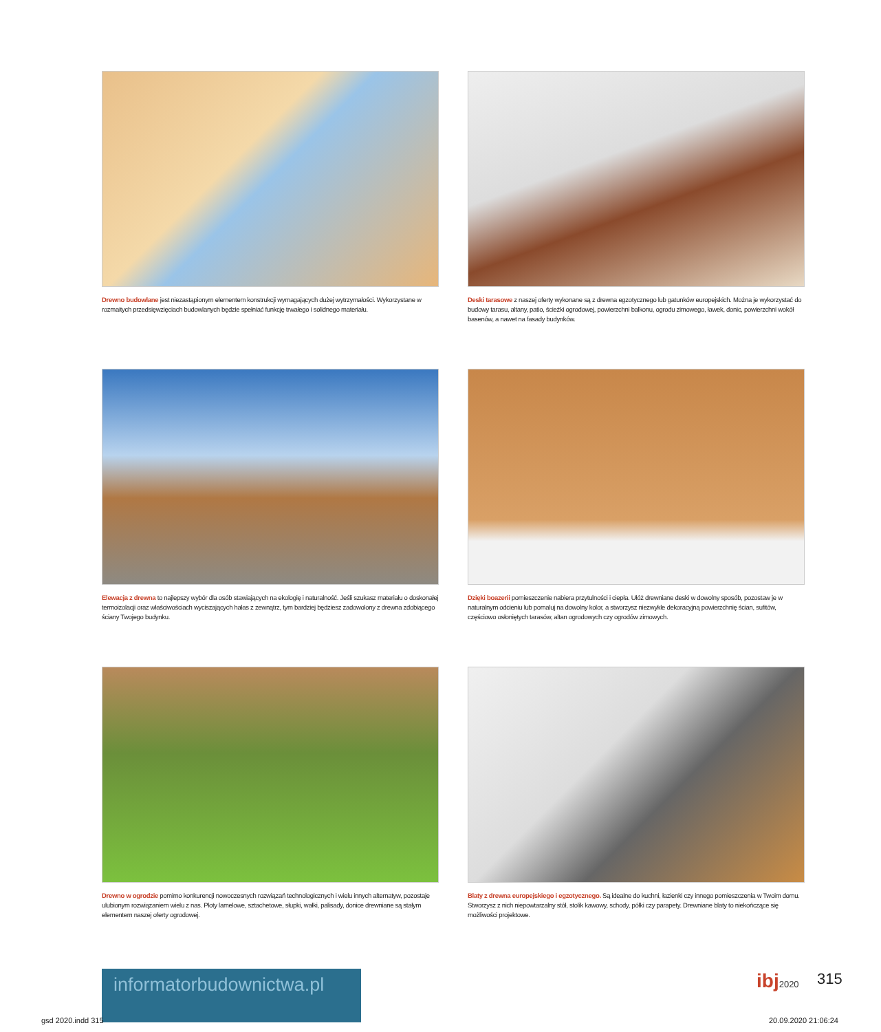Drewno budowlane jest niezastąpionym elementem konstrukcji wymagających dużej wytrzymałości. Wykorzystane w rozmaitych przedsięwzięciach budowlanych będzie spełniać funkcję trwałego i solidnego materiału.
Deski tarasowe z naszej oferty wykonane są z drewna egzotycznego lub gatunków europejskich. Można je wykorzystać do budowy tarasu, altany, patio, ścieżki ogrodowej, powierzchni balkonu, ogrodu zimowego, ławek, donic, powierzchni wokół basenów, a nawet na fasady budynków.
Elewacja z drewna to najlepszy wybór dla osób stawiających na ekologię i naturalność. Jeśli szukasz materiału o doskonałej termoizolacji oraz właściwościach wyciszających hałas z zewnątrz, tym bardziej będziesz zadowolony z drewna zdobiącego ściany Twojego budynku.
Dzięki boazerii pomieszczenie nabiera przytulności i ciepła. Ułóż drewniane deski w dowolny sposób, pozostaw je w naturalnym odcieniu lub pomaluj na dowolny kolor, a stworzysz niezwykle dekoracyjną powierzchnię ścian, sufitów, częściowo osłoniętych tarasów, altan ogrodowych czy ogrodów zimowych.
Drewno w ogrodzie pomimo konkurencji nowoczesnych rozwiązań technologicznych i wielu innych alternatyw, pozostaje ulubionym rozwiązaniem wielu z nas. Płoty lamelowe, sztachetowe, słupki, wałki, palisady, donice drewniane są stałym elementem naszej oferty ogrodowej.
Blaty z drewna europejskiego i egzotycznego. Są idealne do kuchni, łazienki czy innego pomieszczenia w Twoim domu. Stworzysz z nich niepowtarzalny stół, stolik kawowy, schody, półki czy parapety. Drewniane blaty to niekończące się możliwości projektowe.
informatorbudownictwa.pl
ibj2020 315
gsd 2020.indd 315 20.09.2020 21:06:24